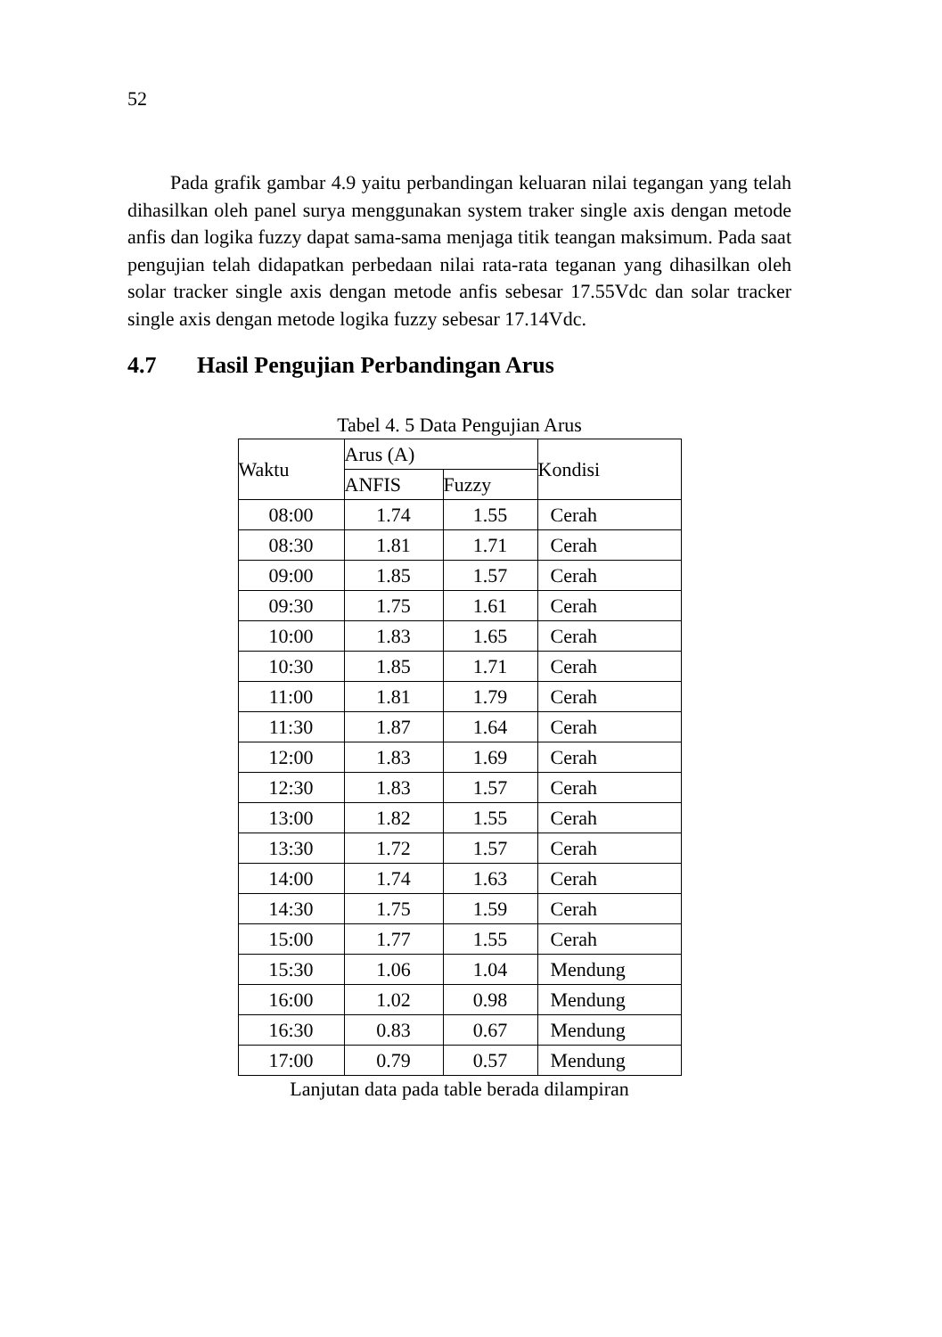52
Pada grafik gambar 4.9 yaitu perbandingan keluaran nilai tegangan yang telah dihasilkan oleh panel surya menggunakan system traker single axis dengan metode anfis dan logika fuzzy dapat sama-sama menjaga titik teangan maksimum. Pada saat pengujian telah didapatkan perbedaan nilai rata-rata teganan yang dihasilkan oleh solar tracker single axis dengan metode anfis sebesar 17.55Vdc dan solar tracker single axis dengan metode logika fuzzy sebesar 17.14Vdc.
4.7 Hasil Pengujian Perbandingan Arus
Tabel 4. 5 Data Pengujian Arus
| Waktu | Arus (A) | | Kondisi |
| --- | --- | --- | --- |
| | ANFIS | Fuzzy | |
| 08:00 | 1.74 | 1.55 | Cerah |
| 08:30 | 1.81 | 1.71 | Cerah |
| 09:00 | 1.85 | 1.57 | Cerah |
| 09:30 | 1.75 | 1.61 | Cerah |
| 10:00 | 1.83 | 1.65 | Cerah |
| 10:30 | 1.85 | 1.71 | Cerah |
| 11:00 | 1.81 | 1.79 | Cerah |
| 11:30 | 1.87 | 1.64 | Cerah |
| 12:00 | 1.83 | 1.69 | Cerah |
| 12:30 | 1.83 | 1.57 | Cerah |
| 13:00 | 1.82 | 1.55 | Cerah |
| 13:30 | 1.72 | 1.57 | Cerah |
| 14:00 | 1.74 | 1.63 | Cerah |
| 14:30 | 1.75 | 1.59 | Cerah |
| 15:00 | 1.77 | 1.55 | Cerah |
| 15:30 | 1.06 | 1.04 | Mendung |
| 16:00 | 1.02 | 0.98 | Mendung |
| 16:30 | 0.83 | 0.67 | Mendung |
| 17:00 | 0.79 | 0.57 | Mendung |
Lanjutan data pada table berada dilampiran